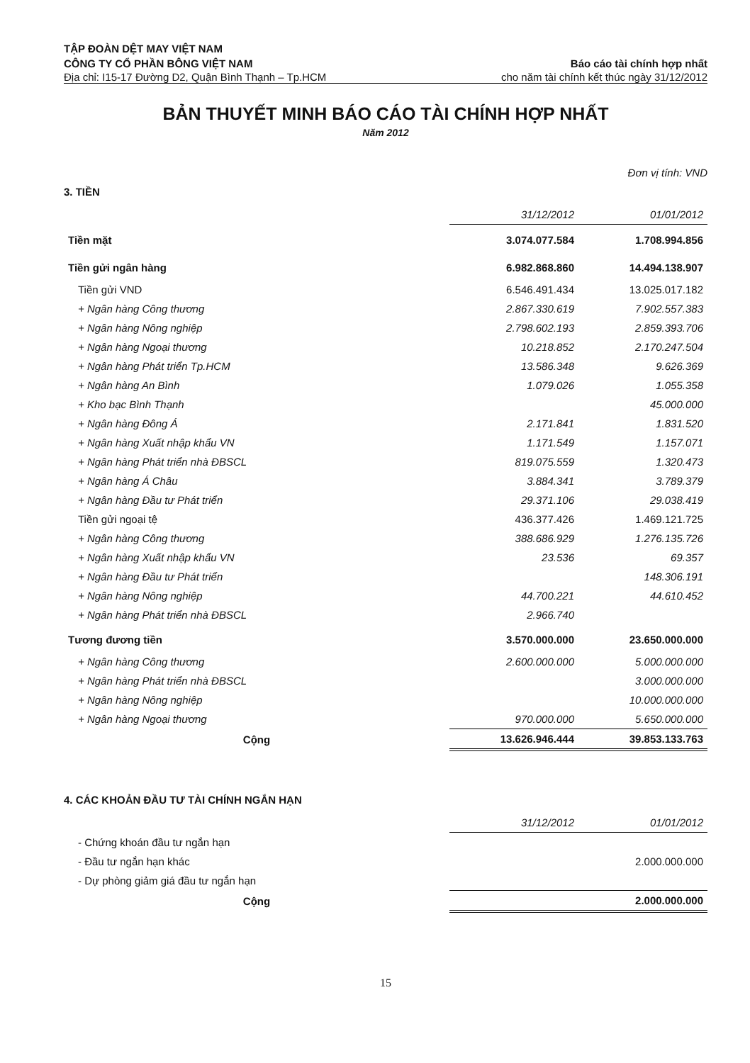TẬP ĐOÀN DỆT MAY VIỆT NAM
CÔNG TY CỔ PHẦN BÔNG VIỆT NAM Báo cáo tài chính hợp nhất
Địa chỉ: I15-17 Đường D2, Quận Bình Thạnh – Tp.HCM cho năm tài chính kết thúc ngày 31/12/2012
BẢN THUYẾT MINH BÁO CÁO TÀI CHÍNH HỢP NHẤT
Năm 2012
Đơn vị tính: VND
3. TIỀN
| | 31/12/2012 | 01/01/2012 |
| --- | --- | --- |
| Tiền mặt | 3.074.077.584 | 1.708.994.856 |
| Tiền gửi ngân hàng | 6.982.868.860 | 14.494.138.907 |
| Tiền gửi VND | 6.546.491.434 | 13.025.017.182 |
| + Ngân hàng Công thương | 2.867.330.619 | 7.902.557.383 |
| + Ngân hàng Nông nghiệp | 2.798.602.193 | 2.859.393.706 |
| + Ngân hàng Ngoại thương | 10.218.852 | 2.170.247.504 |
| + Ngân hàng Phát triển Tp.HCM | 13.586.348 | 9.626.369 |
| + Ngân hàng An Bình | 1.079.026 | 1.055.358 |
| + Kho bạc Bình Thạnh | | 45.000.000 |
| + Ngân hàng Đông Á | 2.171.841 | 1.831.520 |
| + Ngân hàng Xuất nhập khẩu VN | 1.171.549 | 1.157.071 |
| + Ngân hàng Phát triển nhà ĐBSCL | 819.075.559 | 1.320.473 |
| + Ngân hàng Á Châu | 3.884.341 | 3.789.379 |
| + Ngân hàng Đầu tư Phát triển | 29.371.106 | 29.038.419 |
| Tiền gửi ngoại tệ | 436.377.426 | 1.469.121.725 |
| + Ngân hàng Công thương | 388.686.929 | 1.276.135.726 |
| + Ngân hàng Xuất nhập khẩu VN | 23.536 | 69.357 |
| + Ngân hàng Đầu tư Phát triển | | 148.306.191 |
| + Ngân hàng Nông nghiệp | 44.700.221 | 44.610.452 |
| + Ngân hàng Phát triển nhà ĐBSCL | 2.966.740 | |
| Tương đương tiền | 3.570.000.000 | 23.650.000.000 |
| + Ngân hàng Công thương | 2.600.000.000 | 5.000.000.000 |
| + Ngân hàng Phát triển nhà ĐBSCL | | 3.000.000.000 |
| + Ngân hàng Nông nghiệp | | 10.000.000.000 |
| + Ngân hàng Ngoại thương | 970.000.000 | 5.650.000.000 |
| Cộng | 13.626.946.444 | 39.853.133.763 |
4. CÁC KHOẢN ĐẦU TƯ TÀI CHÍNH NGẮN HẠN
| | 31/12/2012 | 01/01/2012 |
| --- | --- | --- |
| - Chứng khoán đầu tư ngắn hạn | | |
| - Đầu tư ngắn hạn khác | | 2.000.000.000 |
| - Dự phòng giảm giá đầu tư ngắn hạn | | |
| Cộng | | 2.000.000.000 |
15